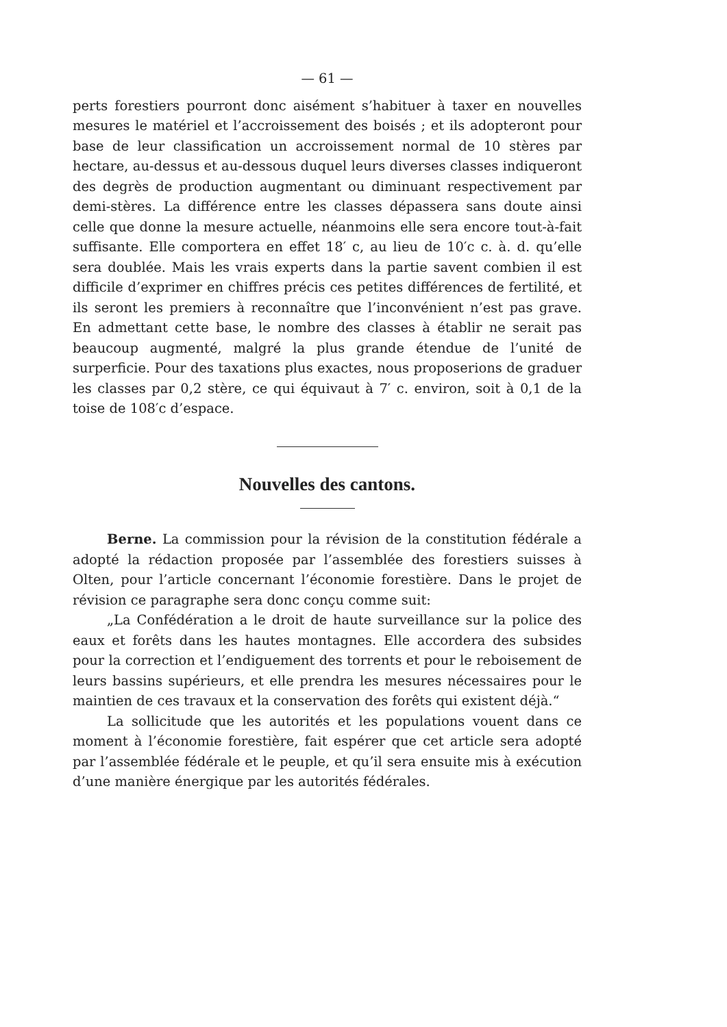— 61 —
perts forestiers pourront donc aisément s’habituer à taxer en nouvelles mesures le matériel et l’accroissement des boisés ; et ils adopteront pour base de leur classification un accroissement normal de 10 stères par hectare, au-dessus et au-dessous duquel leurs diverses classes indiqueront des degrès de production augmentant ou diminuant respectivement par demi-stères. La différence entre les classes dépassera sans doute ainsi celle que donne la mesure actuelle, néanmoins elle sera encore tout-à-fait suffisante. Elle comportera en effet 18′ c, au lieu de 10′c c. à. d. qu’elle sera doublée. Mais les vrais experts dans la partie savent combien il est difficile d’exprimer en chiffres précis ces petites différences de fertilité, et ils seront les premiers à reconnaître que l’inconvénient n’est pas grave. En admettant cette base, le nombre des classes à établir ne serait pas beaucoup augmenté, malgré la plus grande étendue de l’unité de surperficie. Pour des taxations plus exactes, nous proposerions de graduer les classes par 0,2 stère, ce qui équivaut à 7′ c. environ, soit à 0,1 de la toise de 108′c d’espace.
Nouvelles des cantons.
Berne. La commission pour la révision de la constitution fédérale a adopté la rédaction proposée par l’assemblée des forestiers suisses à Olten, pour l’article concernant l’économie forestière. Dans le projet de révision ce paragraphe sera donc conçu comme suit:
„La Confédération a le droit de haute surveillance sur la police des eaux et forêts dans les hautes montagnes. Elle accordera des subsides pour la correction et l’endiguement des torrents et pour le reboisement de leurs bassins supérieurs, et elle prendra les mesures nécessaires pour le maintien de ces travaux et la conservation des forêts qui existent déjà.“
La sollicitude que les autorités et les populations vouent dans ce moment à l’économie forestière, fait espérer que cet article sera adopté par l’assemblée fédérale et le peuple, et qu’il sera ensuite mis à exécution d’une manière énergique par les autorités fédérales.